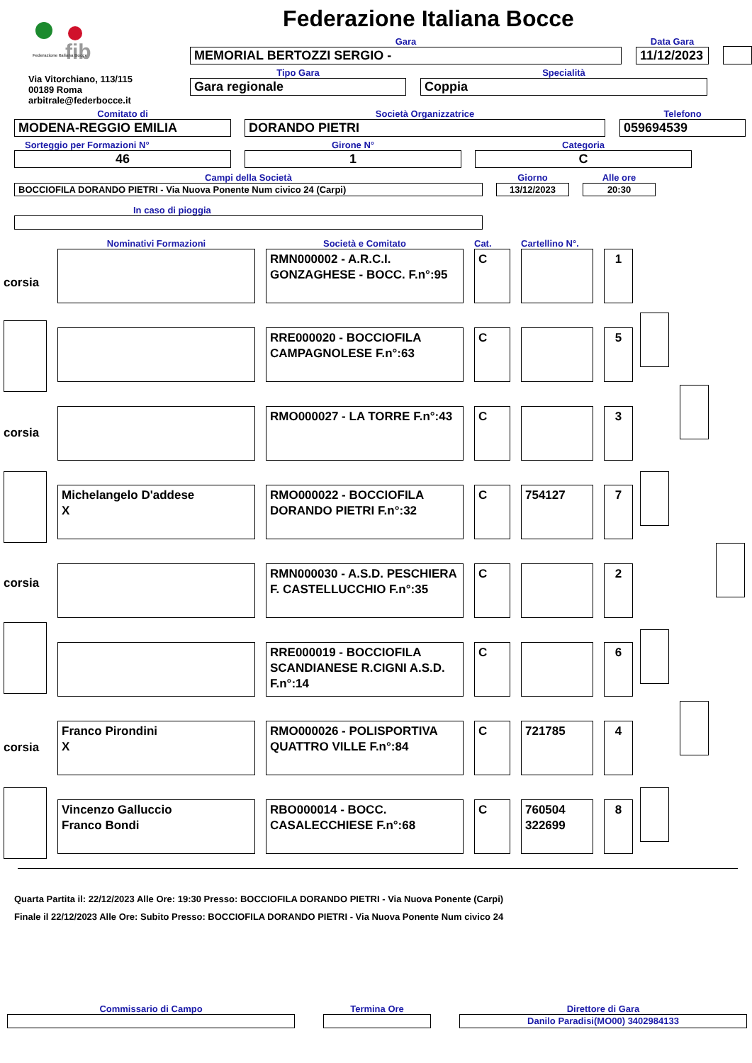fib
Federazione Italiana Bocce
Via Vitorchiano, 113/115
00189 Roma
arbitrale@federbocce.it
Federazione Italiana Bocce
Gara
MEMORIAL BERTOZZI SERGIO -
Data Gara
11/12/2023
Tipo Gara
Gara regionale
Specialità
Coppia
Comitato di
MODENA-REGGIO EMILIA
Società Organizzatrice
DORANDO PIETRI
Telefono
059694539
Sorteggio per Formazioni N°
46
Girone N°
1
Categoria
C
Campi della Società
BOCCIOFILA DORANDO PIETRI - Via Nuova Ponente Num civico 24 (Carpi)
Giorno
13/12/2023
Alle ore
20:30
In caso di pioggia
| | Nominativi Formazioni | | Società e Comitato | | Cat. | | Cartellino N°. | | |
| corsia | | | RMN000002 - A.R.C.I. GONZAGHESE - BOCC. F.n°:95 | | C | | | | 1 |
| | | | RRE000020 - BOCCIOFILA CAMPAGNOLESE F.n°:63 | | C | | | | 5 |
| corsia | | | RMO000027 - LA TORRE F.n°:43 | | C | | | | 3 |
| | Michelangelo D'addese X | | RMO000022 - BOCCIOFILA DORANDO PIETRI F.n°:32 | | C | | 754127 | | 7 |
| corsia | | | RMN000030 - A.S.D. PESCHIERA F. CASTELLUCCHIO F.n°:35 | | C | | | | 2 |
| | | | RRE000019 - BOCCIOFILA SCANDIANESE R.CIGNI A.S.D. F.n°:14 | | C | | | | 6 |
| corsia | Franco Pirondini X | | RMO000026 - POLISPORTIVA QUATTRO VILLE F.n°:84 | | C | | 721785 | | 4 |
| | Vincenzo Galluccio Franco Bondi | | RBO000014 - BOCC. CASALECCHIESE F.n°:68 | | C | | 760504 322699 | | 8 |
Quarta Partita il: 22/12/2023 Alle Ore: 19:30 Presso: BOCCIOFILA DORANDO PIETRI - Via Nuova Ponente (Carpi)
Finale il 22/12/2023 Alle Ore: Subito Presso: BOCCIOFILA DORANDO PIETRI - Via Nuova Ponente Num civico 24
Commissario di Campo
Termina Ore
Direttore di Gara
Danilo Paradisi(MO00) 3402984133